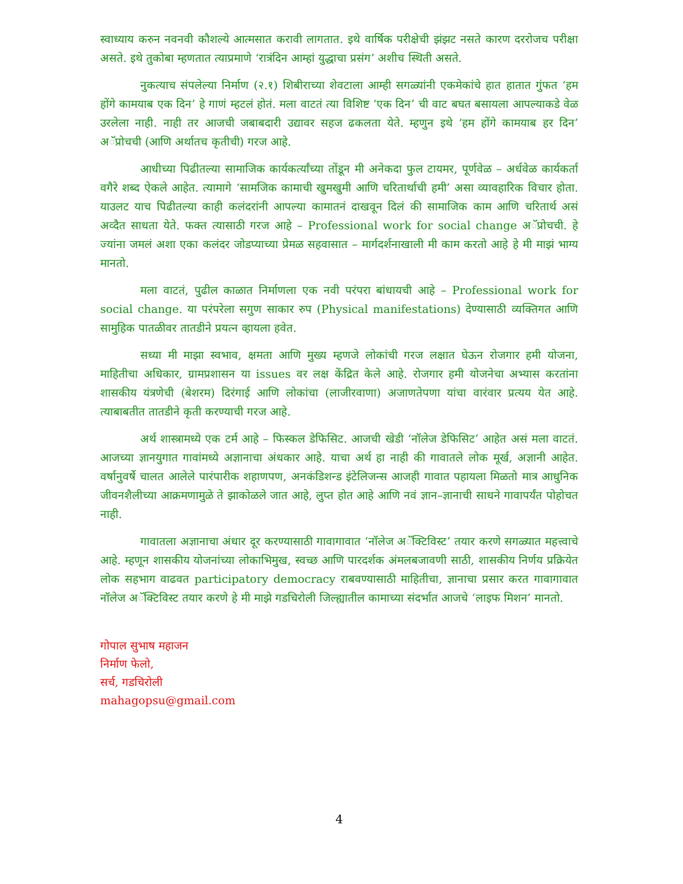स्वाध्याय करुन नवनवी कौशल्ये आत्मसात करावी लागतात. इथे वार्षिक परीक्षेची झंझट नसते कारण दररोजच परीक्षा असते. इथे तुकोबा म्हणतात त्याप्रमाणे ‘रात्रंदिन आम्हां युद्धाचा प्रसंग’ अशीच स्थिती असते.
नुकत्याच संपलेल्या निर्माण (२.१) शिबीराच्या शेवटाला आम्ही सगळ्यांनी एकमेकांचे हात हातात गुंफत ‘हम होंगे कामयाब एक दिन’ हे गाणं म्हटलं होतं. मला वाटतं त्या विशिष्ट ‘एक दिन’ ची वाट बघत बसायला आपल्याकडे वेळ उरलेला नाही. नाही तर आजची जबाबदारी उद्यावर सहज ढकलता येते. म्हणुन इथे ‘हम होंगे कामयाब हर दिन’ अॅप्रोचची (आणि अर्थातच कृतीची) गरज आहे.
आधीच्या पिढीतल्या सामाजिक कार्यकर्त्यांच्या तोंडून मी अनेकदा फुल टायमर, पूर्णवेळ – अर्धवेळ कार्यकर्ता वगैरे शब्द ऐकले आहेत. त्यामागे ‘सामजिक कामाची खुमखुमी आणि चरितार्थाची हमी’ असा व्यावहारिक विचार होता. याउलट याच पिढीतल्या काही कलंदरांनी आपल्या कामातनं दाखवून दिलं की सामाजिक काम आणि चरितार्थ असं अव्दैत साधता येते. फक्त त्यासाठी गरज आहे – Professional work for social change अॅप्रोचची. हे ज्यांना जमलं अशा एका कलंदर जोडप्याच्या प्रेमळ सहवासात – मार्गदर्शनाखाली मी काम करतो आहे हे मी माझं भाग्य मानतो.
मला वाटतं, पुढील काळात निर्माणला एक नवी परंपरा बांधायची आहे – Professional work for social change. या परंपरेला सगुण साकार रुप (Physical manifestations) देण्यासाठी व्यक्तिगत आणि सामुहिक पातळीवर तातडीने प्रयत्न व्हायला हवेत.
सध्या मी माझा स्वभाव, क्षमता आणि मुख्य म्हणजे लोकांची गरज लक्षात घेऊन रोजगार हमी योजना, माहितीचा अधिकार, ग्रामप्रशासन या issues वर लक्ष केंद्रित केले आहे. रोजगार हमी योजनेचा अभ्यास करतांना शासकीय यंत्रणेची (बेशरम) दिरंगाई आणि लोकांचा (लाजीरवाणा) अजाणतेपणा यांचा वारंवार प्रत्यय येत आहे. त्याबाबतीत तातडीने कृती करण्याची गरज आहे.
अर्थ शास्त्रामध्ये एक टर्म आहे – फिस्कल डेफिसिट. आजची खेडी ‘नॉलेज डेफिसिट’ आहेत असं मला वाटतं. आजच्या ज्ञानयुगात गावांमध्ये अज्ञानाचा अंधकार आहे. याचा अर्थ हा नाही की गावातले लोक मूर्ख, अज्ञानी आहेत. वर्षानुवर्षे चालत आलेले पारंपारीक शहाणपण, अनकंडिशन्ड इंटेलिजन्स आजही गावात पहायला मिळतो मात्र आधुनिक जीवनशैलीच्या आक्रमणामुळे ते झाकोळले जात आहे, लुप्त होत आहे आणि नवं ज्ञान–ज्ञानाची साधने गावापर्यंत पोहोचत नाही.
गावातला अज्ञानाचा अंधार दूर करण्यासाठी गावागावात ‘नॉलेज अॅक्टिविस्ट’ तयार करणे सगळ्यात महत्त्वाचे आहे. म्हणून शासकीय योजनांच्या लोकाभिमुख, स्वच्छ आणि पारदर्शक अंमलबजावणी साठी, शासकीय निर्णय प्रक्रियेत लोक सहभाग वाढवत participatory democracy राबवण्यासाठी माहितीचा, ज्ञानाचा प्रसार करत गावागावात नॉलेज अॅक्टिविस्ट तयार करणे हे मी माझे गडचिरोली जिल्ह्यातील कामाच्या संदर्भात आजचे ‘लाइफ मिशन’ मानतो.
गोपाल सुभाष महाजन
निर्माण फेलो,
सर्च, गडचिरोली
mahagopsu@gmail.com
4